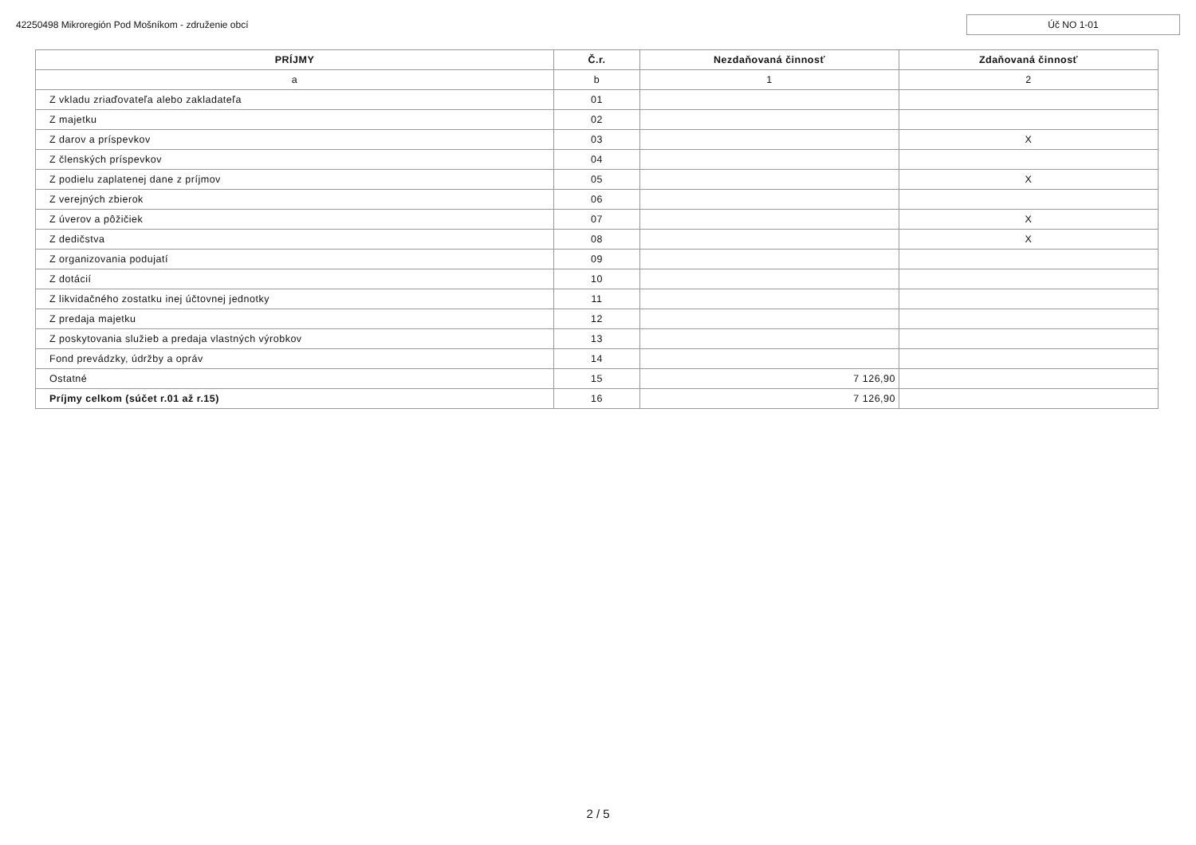42250498 Mikroregión Pod Mošníkom - združenie obcí Úč NO 1-01
| PRÍJMY | Č.r. | Nezdaňovaná činnosť | Zdaňovaná činnosť |
| --- | --- | --- | --- |
| a | b | 1 | 2 |
| Z vkladu zriaďovateľa alebo zakladateľa | 01 | | |
| Z majetku | 02 | | |
| Z darov a príspevkov | 03 | | X |
| Z členských príspevkov | 04 | | |
| Z podielu zaplatenej dane z príjmov | 05 | | X |
| Z verejných zbierok | 06 | | |
| Z úverov a pôžičiek | 07 | | X |
| Z dedičstva | 08 | | X |
| Z organizovania podujatí | 09 | | |
| Z dotácií | 10 | | |
| Z likvidačného zostatku inej účtovnej jednotky | 11 | | |
| Z predaja majetku | 12 | | |
| Z poskytovania služieb a predaja vlastných výrobkov | 13 | | |
| Fond prevádzky, údržby a opráv | 14 | | |
| Ostatné | 15 | 7 126,90 | |
| Príjmy celkom (súčet r.01 až r.15) | 16 | 7 126,90 | |
2 / 5